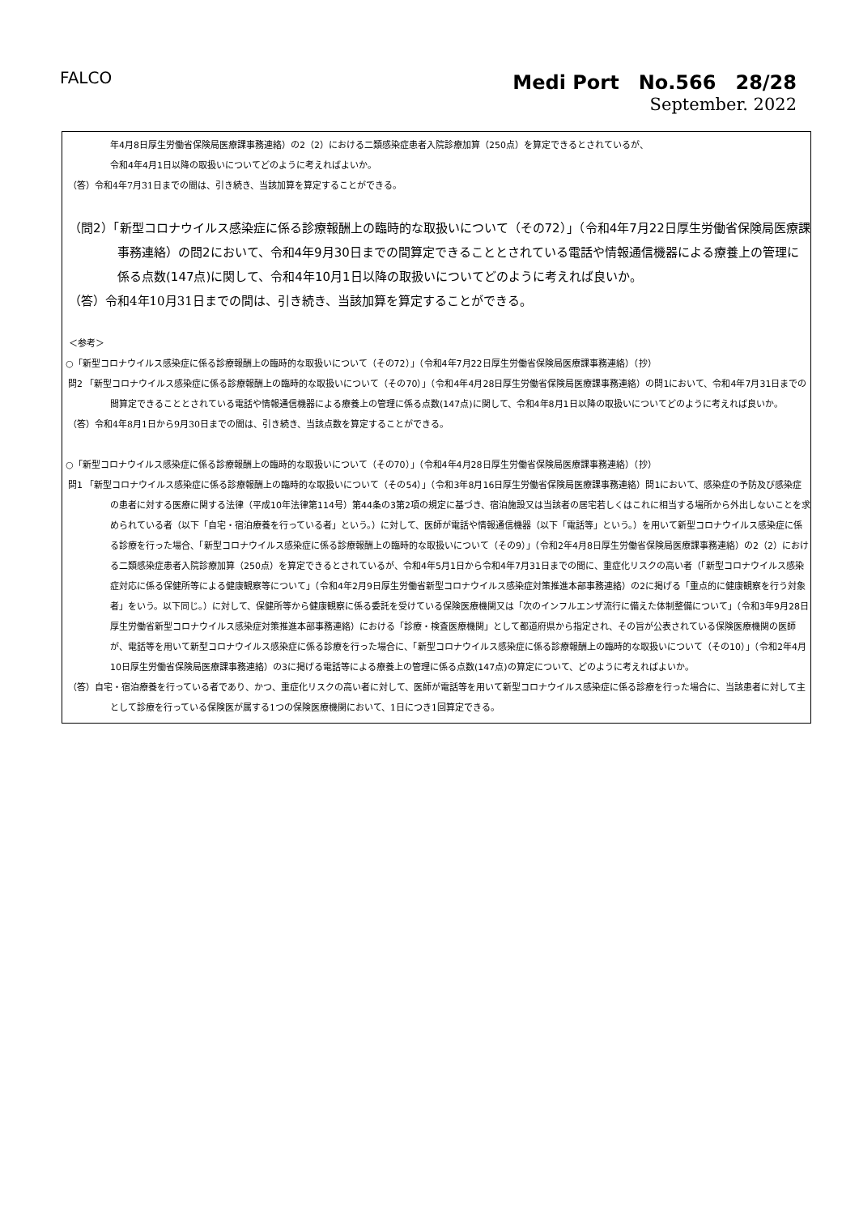FALCO
Medi Port　No.566　28/28
September. 2022
年4月8日厚生労働省保険局医療課事務連絡）の2（2）における二類感染症患者入院診療加算（250点）を算定できるとされているが、
令和4年4月1日以降の取扱いについてどのように考えればよいか。
（答）令和4年7月31日までの間は、引き続き、当該加算を算定することができる。
（問2）「新型コロナウイルス感染症に係る診療報酬上の臨時的な取扱いについて（その72）」（令和4年7月22日厚生労働省保険局医療課事務連絡）の問2において、令和4年9月30日までの間算定できることとされている電話や情報通信機器による療養上の管理に係る点数(147点)に関して、令和4年10月1日以降の取扱いについてどのように考えれば良いか。
（答）令和4年10月31日までの間は、引き続き、当該加算を算定することができる。
＜参考＞
○「新型コロナウイルス感染症に係る診療報酬上の臨時的な取扱いについて（その72）」（令和4年7月22日厚生労働省保険局医療課事務連絡）（抄）
問2 「新型コロナウイルス感染症に係る診療報酬上の臨時的な取扱いについて（その70）」（令和4年4月28日厚生労働省保険局医療課事務連絡）の問1において、令和4年7月31日までの間算定できることとされている電話や情報通信機器による療養上の管理に係る点数(147点)に関して、令和4年8月1日以降の取扱いについてどのように考えれば良いか。
（答）令和4年8月1日から9月30日までの間は、引き続き、当該点数を算定することができる。
○「新型コロナウイルス感染症に係る診療報酬上の臨時的な取扱いについて（その70）」（令和4年4月28日厚生労働省保険局医療課事務連絡）（抄）
問1 「新型コロナウイルス感染症に係る診療報酬上の臨時的な取扱いについて（その54）」（令和3年8月16日厚生労働省保険局医療課事務連絡）問1において、感染症の予防及び感染症の患者に対する医療に関する法律（平成10年法律第114号）第44条の3第2項の規定に基づき、宿泊施設又は当該者の居宅若しくはこれに相当する場所から外出しないことを求められている者（以下「自宅・宿泊療養を行っている者」という。）に対して、医師が電話や情報通信機器（以下「電話等」という。）を用いて新型コロナウイルス感染症に係る診療を行った場合、「新型コロナウイルス感染症に係る診療報酬上の臨時的な取扱いについて（その9）」（令和2年4月8日厚生労働省保険局医療課事務連絡）の2（2）における二類感染症患者入院診療加算（250点）を算定できるとされているが、令和4年5月1日から令和4年7月31日までの間に、重症化リスクの高い者（「新型コロナウイルス感染症対応に係る保健所等による健康観察等について」（令和4年2月9日厚生労働省新型コロナウイルス感染症対策推進本部事務連絡）の2に掲げる「重点的に健康観察を行う対象者」をいう。以下同じ。）に対して、保健所等から健康観察に係る委託を受けている保険医療機関又は「次のインフルエンザ流行に備えた体制整備について」（令和3年9月28日厚生労働省新型コロナウイルス感染症対策推進本部事務連絡）における「診療・検査医療機関」として都道府県から指定され、その旨が公表されている保険医療機関の医師が、電話等を用いて新型コロナウイルス感染症に係る診療を行った場合に、「新型コロナウイルス感染症に係る診療報酬上の臨時的な取扱いについて（その10）」（令和2年4月10日厚生労働省保険局医療課事務連絡）の3に掲げる電話等による療養上の管理に係る点数(147点)の算定について、どのように考えればよいか。
（答）自宅・宿泊療養を行っている者であり、かつ、重症化リスクの高い者に対して、医師が電話等を用いて新型コロナウイルス感染症に係る診療を行った場合に、当該患者に対して主として診療を行っている保険医が属する1つの保険医療機関において、1日につき1回算定できる。